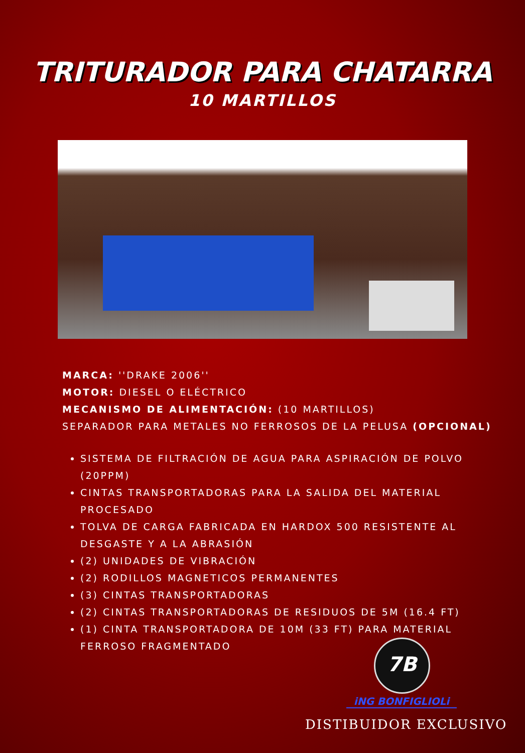TRITURADOR PARA CHATARRA
10 MARTILLOS
MARCA: ''DRAKE 2006''
MOTOR: DIESEL O ELÉCTRICO
MECANISMO DE ALIMENTACIÓN: (10 MARTILLOS)
SEPARADOR PARA METALES NO FERROSOS DE LA PELUSA (OPCIONAL)
SISTEMA DE FILTRACIÓN DE AGUA PARA ASPIRACIÓN DE POLVO (20PPM)
CINTAS TRANSPORTADORAS PARA LA SALIDA DEL MATERIAL PROCESADO
TOLVA DE CARGA FABRICADA EN HARDOX 500 RESISTENTE AL DESGASTE Y A LA ABRASIÓN
(2) UNIDADES DE VIBRACIÓN
(2) RODILLOS MAGNETICOS PERMANENTES
(3) CINTAS TRANSPORTADORAS
(2) CINTAS TRANSPORTADORAS DE RESIDUOS DE 5M (16.4 FT)
(1) CINTA TRANSPORTADORA DE 10M (33 FT) PARA MATERIAL FERROSO FRAGMENTADO
7B
iNG BONFIGLIOLi
DISTIBUIDOR EXCLUSIVO